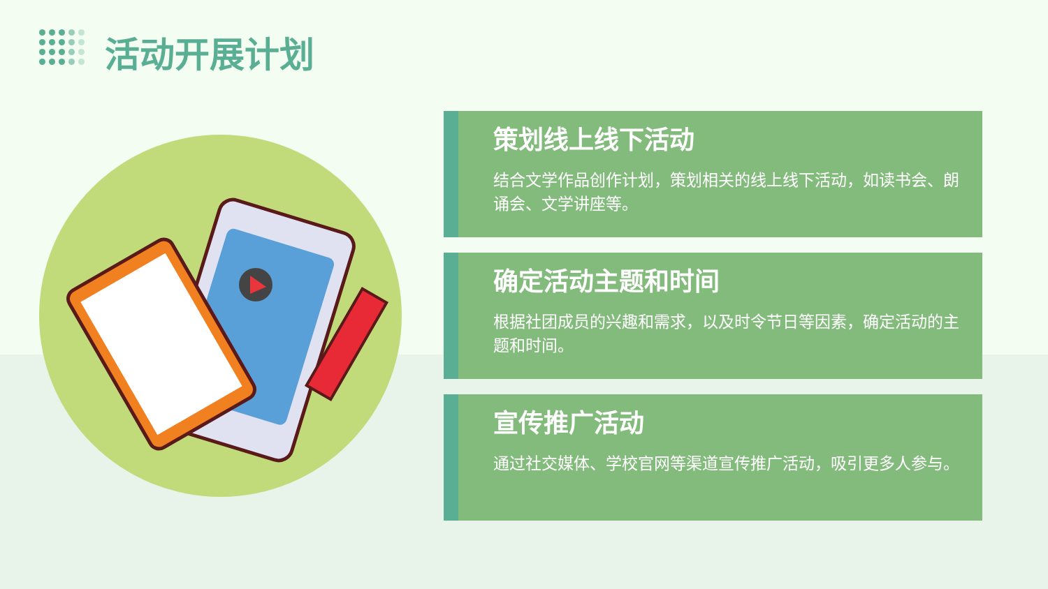活动开展计划
策划线上线下活动
结合文学作品创作计划，策划相关的线上线下活动，如读书会、朗诵会、文学讲座等。
确定活动主题和时间
根据社团成员的兴趣和需求，以及时令节日等因素，确定活动的主题和时间。
宣传推广活动
通过社交媒体、学校官网等渠道宣传推广活动，吸引更多人参与。